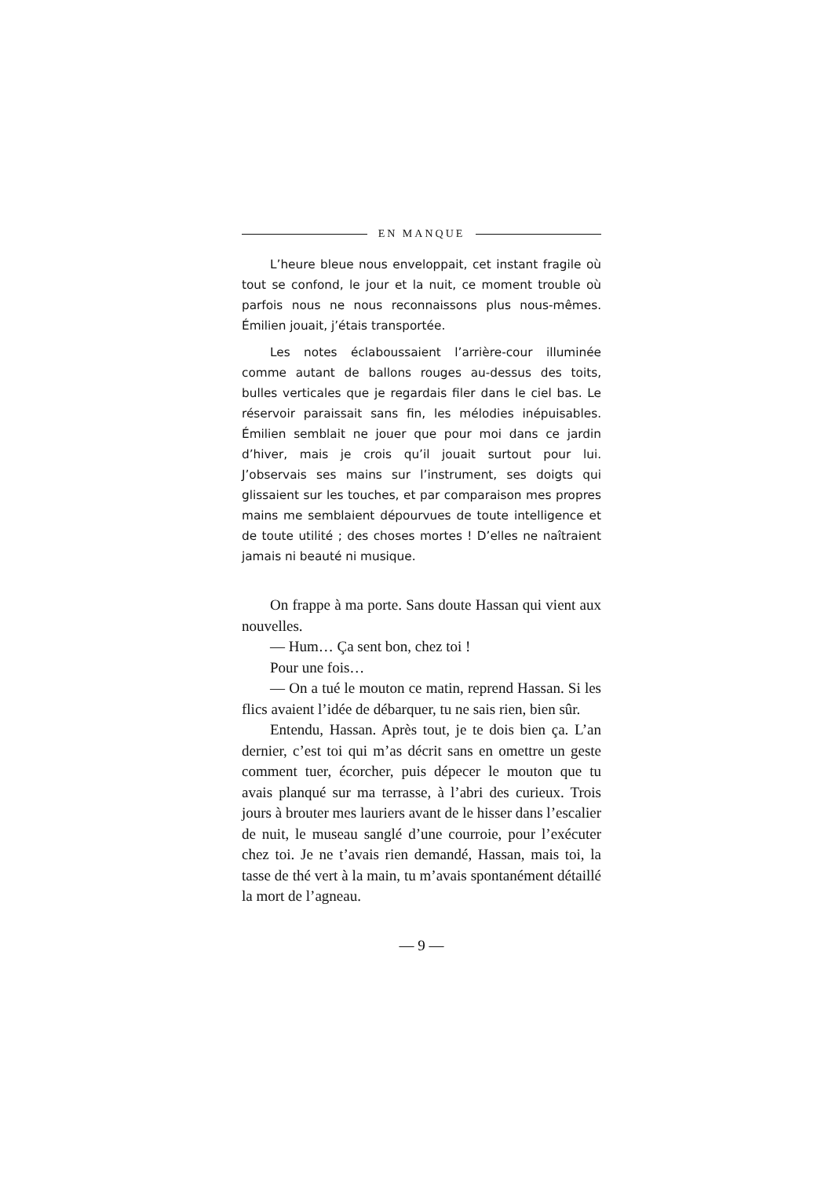EN MANQUE
L’heure bleue nous enveloppait, cet instant fragile où tout se confond, le jour et la nuit, ce moment trouble où parfois nous ne nous reconnaissons plus nous-mêmes. Émilien jouait, j’étais transportée.
Les notes éclaboussaient l’arrière-cour illuminée comme autant de ballons rouges au-dessus des toits, bulles verticales que je regardais filer dans le ciel bas. Le réservoir paraissait sans fin, les mélodies inépuisables. Émilien semblait ne jouer que pour moi dans ce jardin d’hiver, mais je crois qu’il jouait surtout pour lui. J’observais ses mains sur l’instrument, ses doigts qui glissaient sur les touches, et par comparaison mes propres mains me semblaient dépourvues de toute intelligence et de toute utilité ; des choses mortes ! D’elles ne naîtraient jamais ni beauté ni musique.
On frappe à ma porte. Sans doute Hassan qui vient aux nouvelles.
— Hum… Ça sent bon, chez toi !
Pour une fois…
— On a tué le mouton ce matin, reprend Hassan. Si les flics avaient l’idée de débarquer, tu ne sais rien, bien sûr.
Entendu, Hassan. Après tout, je te dois bien ça. L’an dernier, c’est toi qui m’as décrit sans en omettre un geste comment tuer, écorcher, puis dépecer le mouton que tu avais planqué sur ma terrasse, à l’abri des curieux. Trois jours à brouter mes lauriers avant de le hisser dans l’escalier de nuit, le museau sanglé d’une courroie, pour l’exécuter chez toi. Je ne t’avais rien demandé, Hassan, mais toi, la tasse de thé vert à la main, tu m’avais spontanément détaillé la mort de l’agneau.
— 9 —